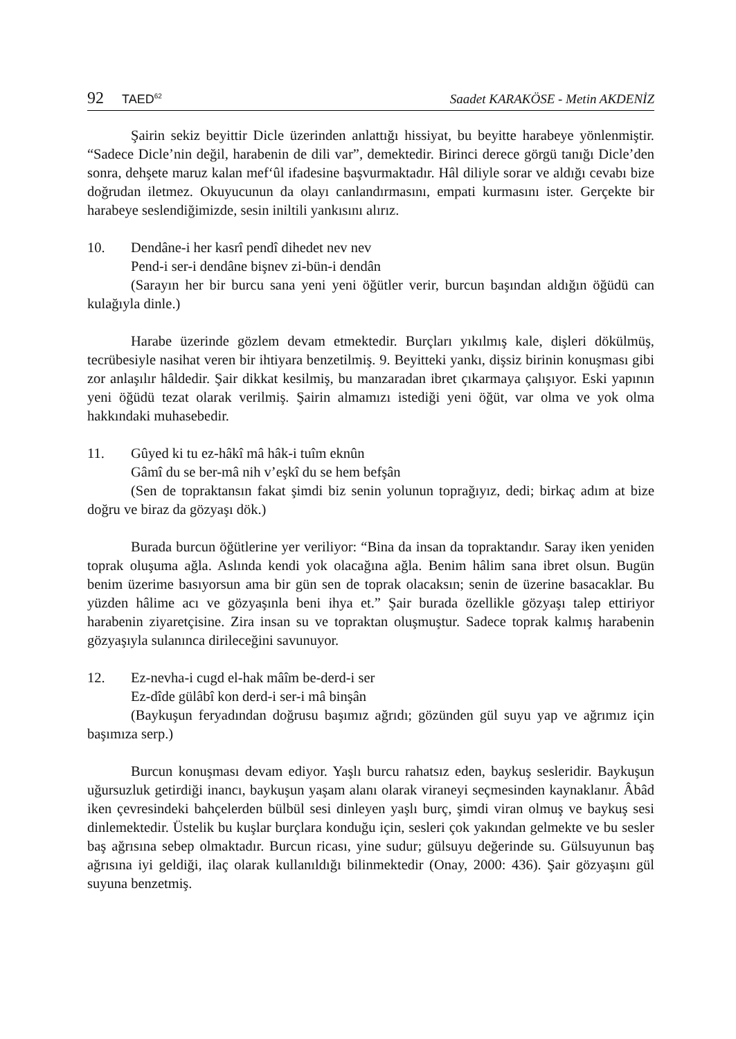92 TAED<sup>62</sup>
Saadet KARAKÖSE - Metin AKDENİZ
Şairin sekiz beyittir Dicle üzerinden anlattığı hissiyat, bu beyitte harabeye yönlenmiştir. “Sadece Dicle’nin değil, harabenin de dili var”, demektedir. Birinci derece görgü tanığı Dicle’den sonra, dehşete maruz kalan mef‘ûl ifadesine başvurmaktadır. Hâl diliyle sorar ve aldığı cevabı bize doğrudan iletmez. Okuyucunun da olayı canlandırmasını, empati kurmasını ister. Gerçekte bir harabeye seslendiğimizde, sesin iniltili yankısını alırız.
10. Dendâne-i her kasrî pendî dihedet nev nev
Pend-i ser-i dendâne bişnev zi-bün-i dendân
(Sarayın her bir burcu sana yeni yeni öğütler verir, burcun başından aldığın öğüdü can kulağıyla dinle.)
Harabe üzerinde gözlem devam etmektedir. Burçları yıkılmış kale, dişleri dökülmüş, tecrübesiyle nasihat veren bir ihtiyara benzetilmiş. 9. Beyitteki yankı, dişsiz birinin konuşması gibi zor anlaşılır hâldedir. Şair dikkat kesilmiş, bu manzaradan ibret çıkarmaya çalışıyor. Eski yapının yeni öğüdü tezat olarak verilmiş. Şairin almamızı istediği yeni öğüt, var olma ve yok olma hakkındaki muhasebedir.
11. Gûyed ki tu ez-hâkî mâ hâk-i tuîm eknûn
Gâmî du se ber-mâ nih v’eşkî du se hem befşân
(Sen de topraktansın fakat şimdi biz senin yolunun toprağıyız, dedi; birkaç adım at bize doğru ve biraz da gözyaşı dök.)
Burada burcun öğütlerine yer veriliyor: “Bina da insan da topraktandır. Saray iken yeniden toprak oluşuma ağla. Aslında kendi yok olacağına ağla. Benim hâlim sana ibret olsun. Bugün benim üzerime basıyorsun ama bir gün sen de toprak olacaksın; senin de üzerine basacaklar. Bu yüzden hâlime acı ve gözyaşınla beni ihya et.” Şair burada özellikle gözyaşı talep ettiriyor harabenin ziyaretçisine. Zira insan su ve topraktan oluşmuştur. Sadece toprak kalmış harabenin gözyaşıyla sulanınca dirileceğini savunuyor.
12. Ez-nevha-i cugd el-hak mâîm be-derd-i ser
Ez-dîde gülâbî kon derd-i ser-i mâ binşân
(Baykuşun feryadından doğrusu başımız ağrıdı; gözünden gül suyu yap ve ağrımız için başımıza serp.)
Burcun konuşması devam ediyor. Yaşlı burcu rahatsız eden, baykuş sesleridir. Baykuşun uğursuzluk getirdiği inancı, baykuşun yaşam alanı olarak viraneyi seçmesinden kaynaklanır. Âbâd iken çevresindeki bahçelerden bülbül sesi dinleyen yaşlı burç, şimdi viran olmuş ve baykuş sesi dinlemektedir. Üstelik bu kuşlar burçlara konduğu için, sesleri çok yakından gelmekte ve bu sesler baş ağrısına sebep olmaktadır. Burcun ricası, yine sudur; gülsuyu değerinde su. Gülsuyunun baş ağrısına iyi geldiği, ilaç olarak kullanıldığı bilinmektedir (Onay, 2000: 436). Şair gözyaşını gül suyuna benzetmiş.